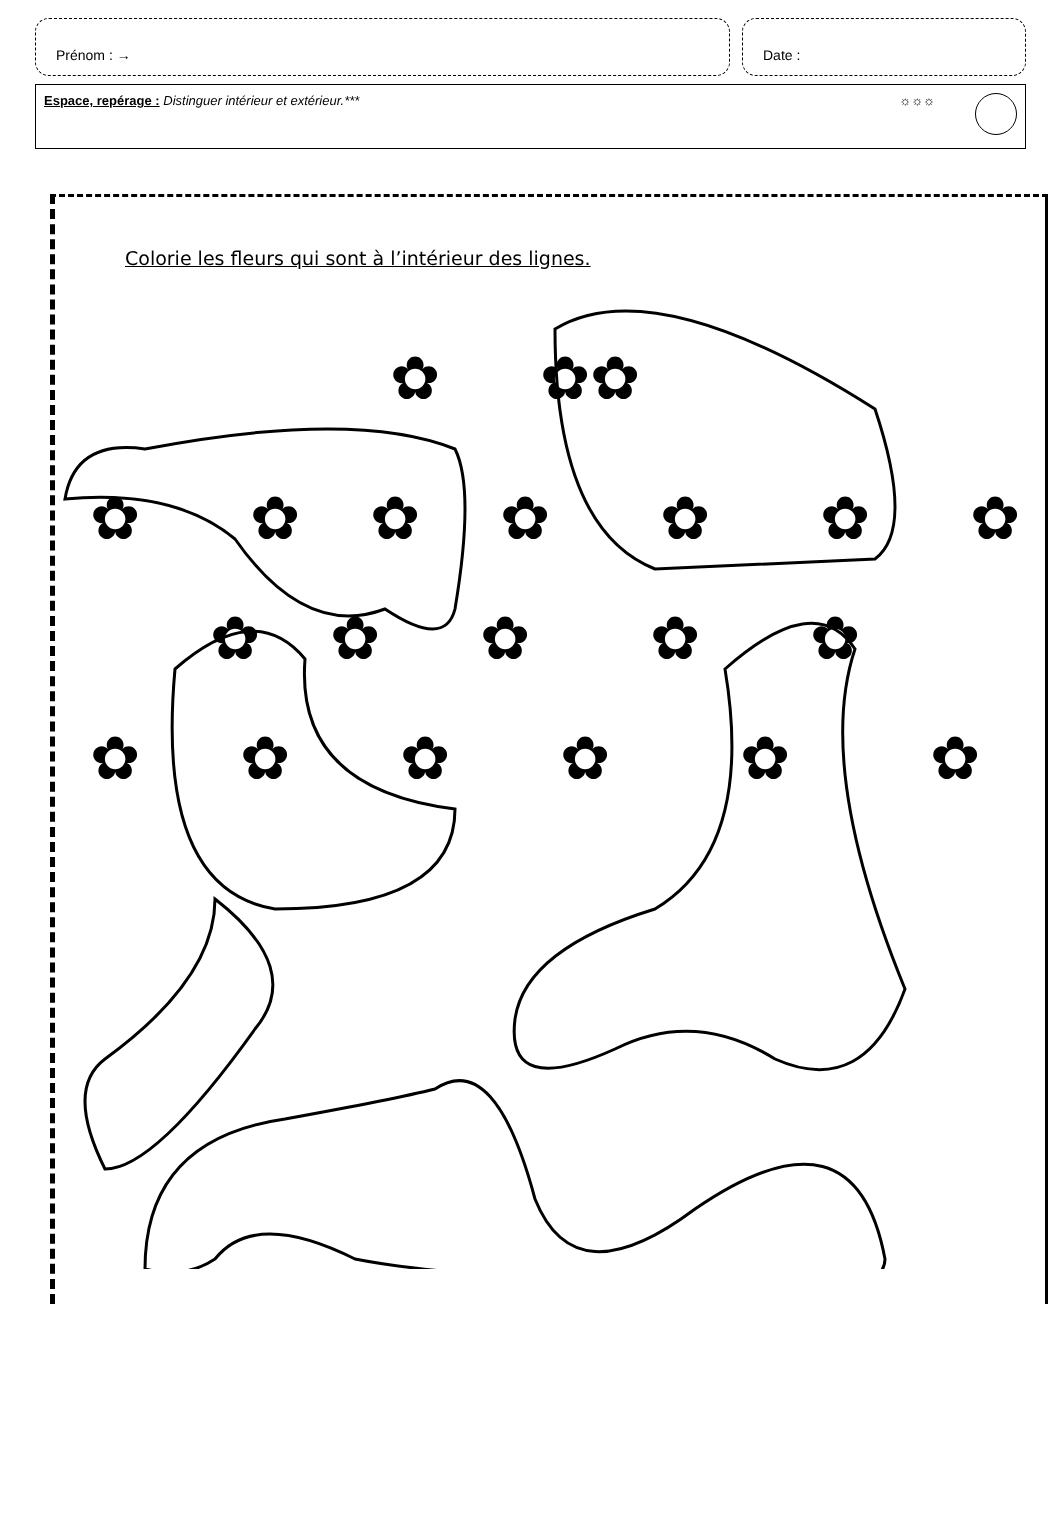Prénom : → Date :
Espace, repérage : Distinguer intérieur et extérieur.***
☼☼☼
Colorie les fleurs qui sont à l’intérieur des lignes.
✿
✿
✿
✿
✿
✿
✿
✿
✿
✿
✿
✿
✿
✿
✿
✿
✿
✿
✿
✿
✿